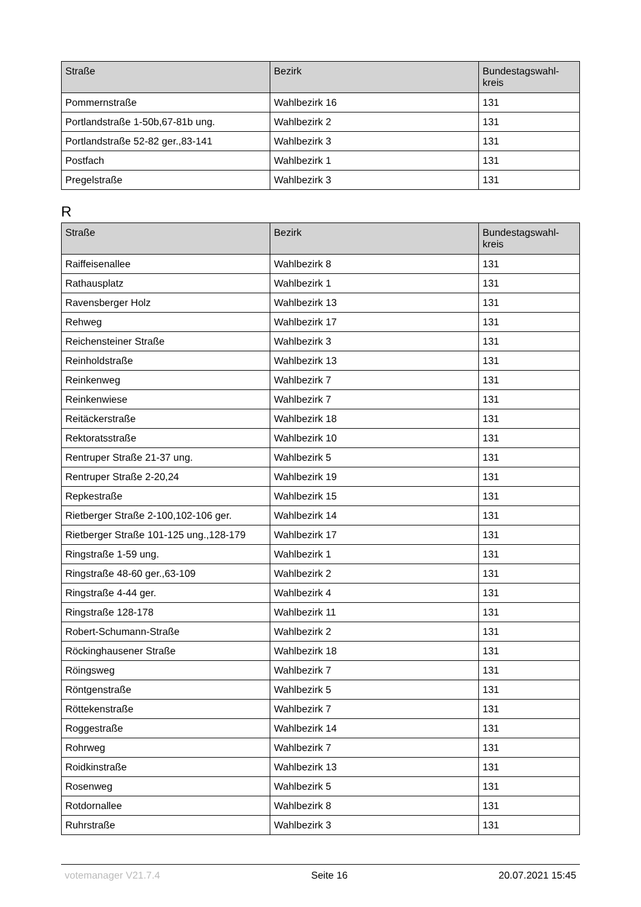| Straße | Bezirk | Bundestagswahl- kreis |
| --- | --- | --- |
| Pommernstraße | Wahlbezirk 16 | 131 |
| Portlandstraße 1-50b,67-81b ung. | Wahlbezirk 2 | 131 |
| Portlandstraße 52-82 ger.,83-141 | Wahlbezirk 3 | 131 |
| Postfach | Wahlbezirk 1 | 131 |
| Pregelstraße | Wahlbezirk 3 | 131 |
R
| Straße | Bezirk | Bundestagswahl- kreis |
| --- | --- | --- |
| Raiffeisenallee | Wahlbezirk 8 | 131 |
| Rathausplatz | Wahlbezirk 1 | 131 |
| Ravensberger Holz | Wahlbezirk 13 | 131 |
| Rehweg | Wahlbezirk 17 | 131 |
| Reichensteiner Straße | Wahlbezirk 3 | 131 |
| Reinholdstraße | Wahlbezirk 13 | 131 |
| Reinkenweg | Wahlbezirk 7 | 131 |
| Reinkenwiese | Wahlbezirk 7 | 131 |
| Reitäckerstraße | Wahlbezirk 18 | 131 |
| Rektoratsstraße | Wahlbezirk 10 | 131 |
| Rentruper Straße 21-37 ung. | Wahlbezirk 5 | 131 |
| Rentruper Straße 2-20,24 | Wahlbezirk 19 | 131 |
| Repkestraße | Wahlbezirk 15 | 131 |
| Rietberger Straße 2-100,102-106 ger. | Wahlbezirk 14 | 131 |
| Rietberger Straße 101-125 ung.,128-179 | Wahlbezirk 17 | 131 |
| Ringstraße 1-59 ung. | Wahlbezirk 1 | 131 |
| Ringstraße 48-60 ger.,63-109 | Wahlbezirk 2 | 131 |
| Ringstraße 4-44 ger. | Wahlbezirk 4 | 131 |
| Ringstraße 128-178 | Wahlbezirk 11 | 131 |
| Robert-Schumann-Straße | Wahlbezirk 2 | 131 |
| Röckinghausener Straße | Wahlbezirk 18 | 131 |
| Röingsweg | Wahlbezirk 7 | 131 |
| Röntgenstraße | Wahlbezirk 5 | 131 |
| Röttekenstraße | Wahlbezirk 7 | 131 |
| Roggestraße | Wahlbezirk 14 | 131 |
| Rohrweg | Wahlbezirk 7 | 131 |
| Roidkinstraße | Wahlbezirk 13 | 131 |
| Rosenweg | Wahlbezirk 5 | 131 |
| Rotdornallee | Wahlbezirk 8 | 131 |
| Ruhrstraße | Wahlbezirk 3 | 131 |
votemanager V21.7.4 Seite 16 20.07.2021 15:45